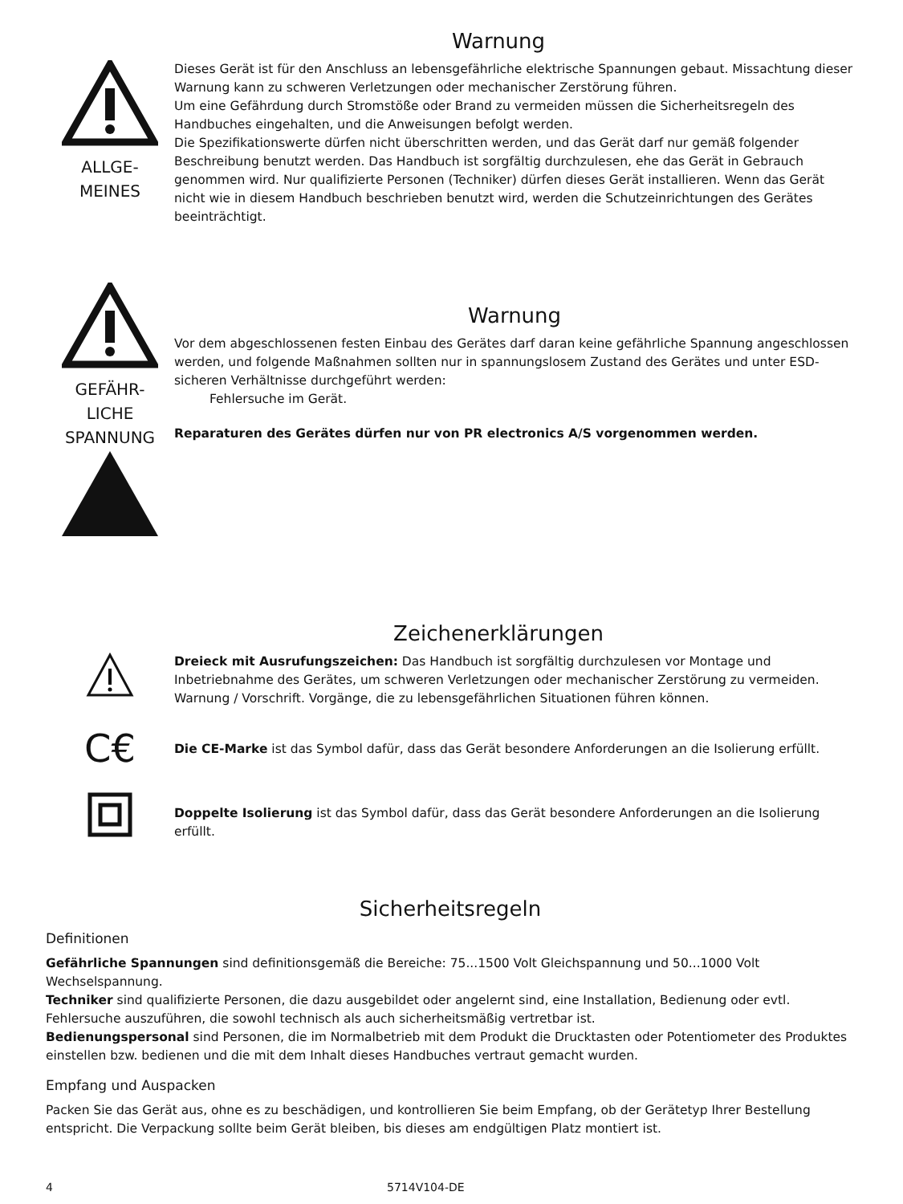Warnung
ALLGE-
MEINES
Dieses Gerät ist für den Anschluss an lebensgefährliche elektrische Spannungen gebaut. Missachtung dieser Warnung kann zu schweren Verletzungen oder mechanischer Zerstörung führen.
Um eine Gefährdung durch Stromstöße oder Brand zu vermeiden müssen die Sicherheitsregeln des Handbuches eingehalten, und die Anweisungen befolgt werden.
Die Spezifikationswerte dürfen nicht überschritten werden, und das Gerät darf nur gemäß folgender Beschreibung benutzt werden. Das Handbuch ist sorgfältig durchzulesen, ehe das Gerät in Gebrauch genommen wird. Nur qualifizierte Personen (Techniker) dürfen dieses Gerät installieren. Wenn das Gerät nicht wie in diesem Handbuch beschrieben benutzt wird, werden die Schutzeinrichtungen des Gerätes beeinträchtigt.
GEFÄHR-
LICHE
SPANNUNG
Warnung
Vor dem abgeschlossenen festen Einbau des Gerätes darf daran keine gefährliche Spannung angeschlossen werden, und folgende Maßnahmen sollten nur in spannungslosem Zustand des Gerätes und unter ESD-sicheren Verhältnisse durchgeführt werden:
Fehlersuche im Gerät.
Reparaturen des Gerätes dürfen nur von PR electronics A/S vorgenommen werden.
Zeichenerklärungen
Dreieck mit Ausrufungszeichen: Das Handbuch ist sorgfältig durchzulesen vor Montage und Inbetriebnahme des Gerätes, um schweren Verletzungen oder mechanischer Zerstörung zu vermeiden. Warnung / Vorschrift. Vorgänge, die zu lebensgefährlichen Situationen führen können.
C€
Die CE-Marke ist das Symbol dafür, dass das Gerät besondere Anforderungen an die Isolierung erfüllt.
Doppelte Isolierung ist das Symbol dafür, dass das Gerät besondere Anforderungen an die Isolierung erfüllt.
Sicherheitsregeln
Definitionen
Gefährliche Spannungen sind definitionsgemäß die Bereiche: 75...1500 Volt Gleichspannung und 50...1000 Volt Wechselspannung.
Techniker sind qualifizierte Personen, die dazu ausgebildet oder angelernt sind, eine Installation, Bedienung oder evtl. Fehlersuche auszuführen, die sowohl technisch als auch sicherheitsmäßig vertretbar ist.
Bedienungspersonal sind Personen, die im Normalbetrieb mit dem Produkt die Drucktasten oder Potentiometer des Produktes einstellen bzw. bedienen und die mit dem Inhalt dieses Handbuches vertraut gemacht wurden.
Empfang und Auspacken
Packen Sie das Gerät aus, ohne es zu beschädigen, und kontrollieren Sie beim Empfang, ob der Gerätetyp Ihrer Bestellung entspricht. Die Verpackung sollte beim Gerät bleiben, bis dieses am endgültigen Platz montiert ist.
4 5714V104-DE